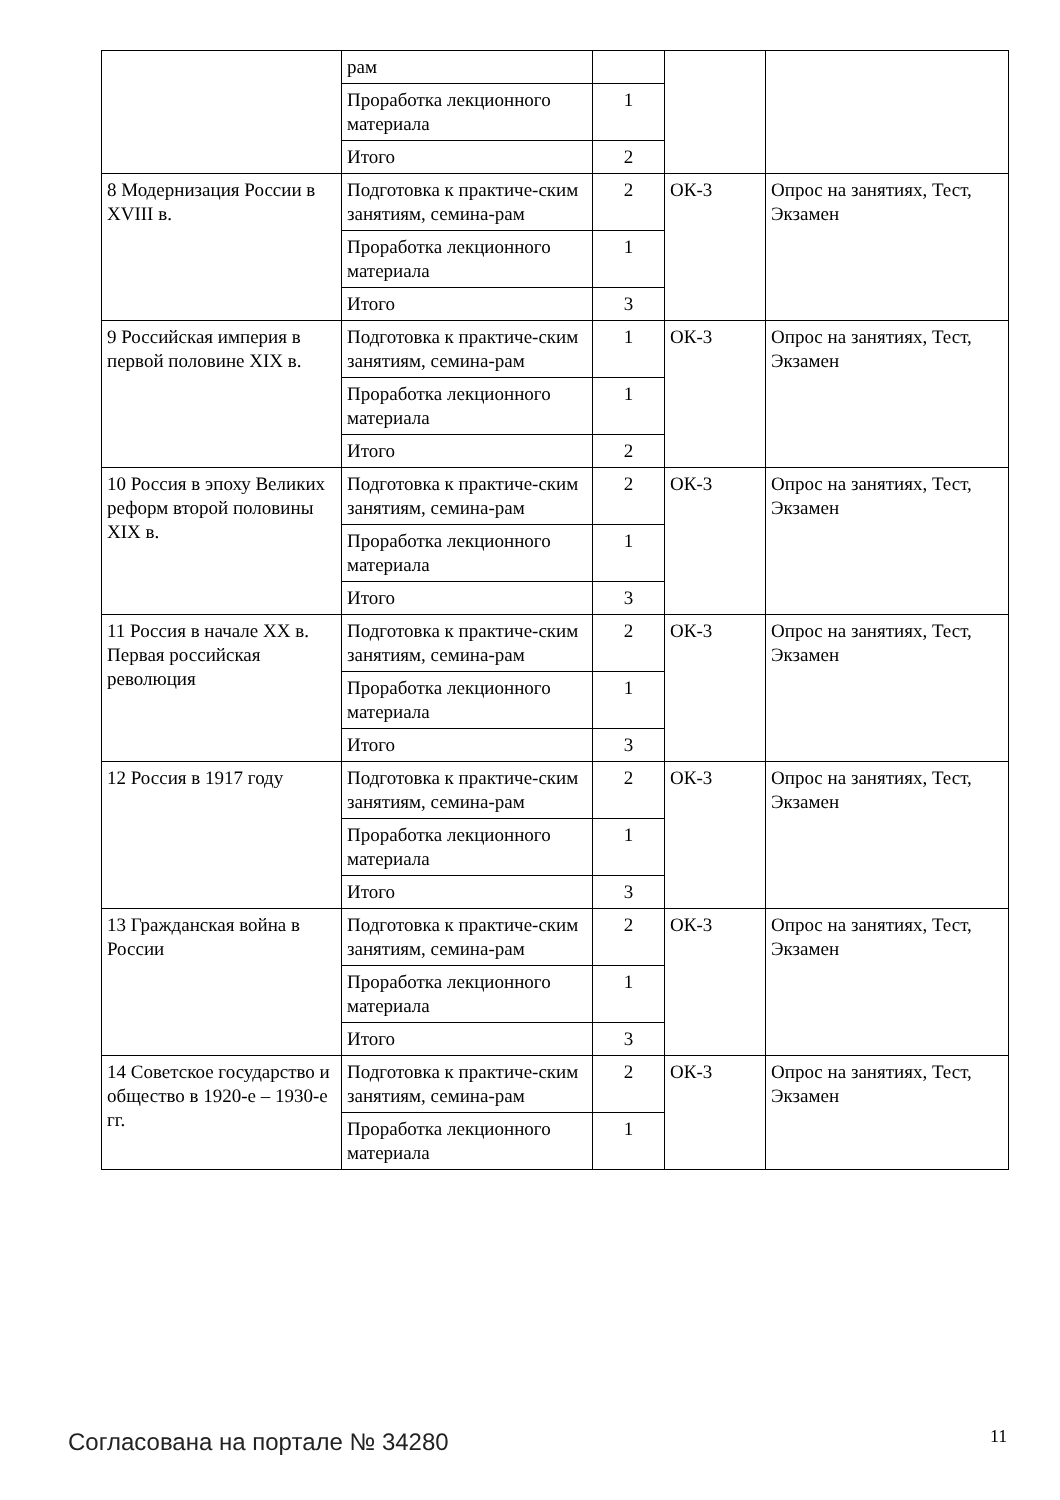| | рам | | | |
| | Проработка лекционного материала | 1 | | |
| | Итого | 2 | | |
| 8 Модернизация России в XVIII в. | Подготовка к практиче-ским занятиям, семина-рам | 2 | ОК-3 | Опрос на занятиях, Тест, Экзамен |
| | Проработка лекционного материала | 1 | | |
| | Итого | 3 | | |
| 9 Российская империя в первой половине XIX в. | Подготовка к практиче-ским занятиям, семина-рам | 1 | ОК-3 | Опрос на занятиях, Тест, Экзамен |
| | Проработка лекционного материала | 1 | | |
| | Итого | 2 | | |
| 10 Россия в эпоху Великих реформ второй половины XIX в. | Подготовка к практиче-ским занятиям, семина-рам | 2 | ОК-3 | Опрос на занятиях, Тест, Экзамен |
| | Проработка лекционного материала | 1 | | |
| | Итого | 3 | | |
| 11 Россия в начале XX в. Первая российская революция | Подготовка к практиче-ским занятиям, семина-рам | 2 | ОК-3 | Опрос на занятиях, Тест, Экзамен |
| | Проработка лекционного материала | 1 | | |
| | Итого | 3 | | |
| 12 Россия в 1917 году | Подготовка к практиче-ским занятиям, семина-рам | 2 | ОК-3 | Опрос на занятиях, Тест, Экзамен |
| | Проработка лекционного материала | 1 | | |
| | Итого | 3 | | |
| 13 Гражданская война в России | Подготовка к практиче-ским занятиям, семина-рам | 2 | ОК-3 | Опрос на занятиях, Тест, Экзамен |
| | Проработка лекционного материала | 1 | | |
| | Итого | 3 | | |
| 14 Советское государство и общество в 1920-е – 1930-е гг. | Подготовка к практиче-ским занятиям, семина-рам | 2 | ОК-3 | Опрос на занятиях, Тест, Экзамен |
| | Проработка лекционного материала | 1 | | |
Согласована на портале № 34280 11